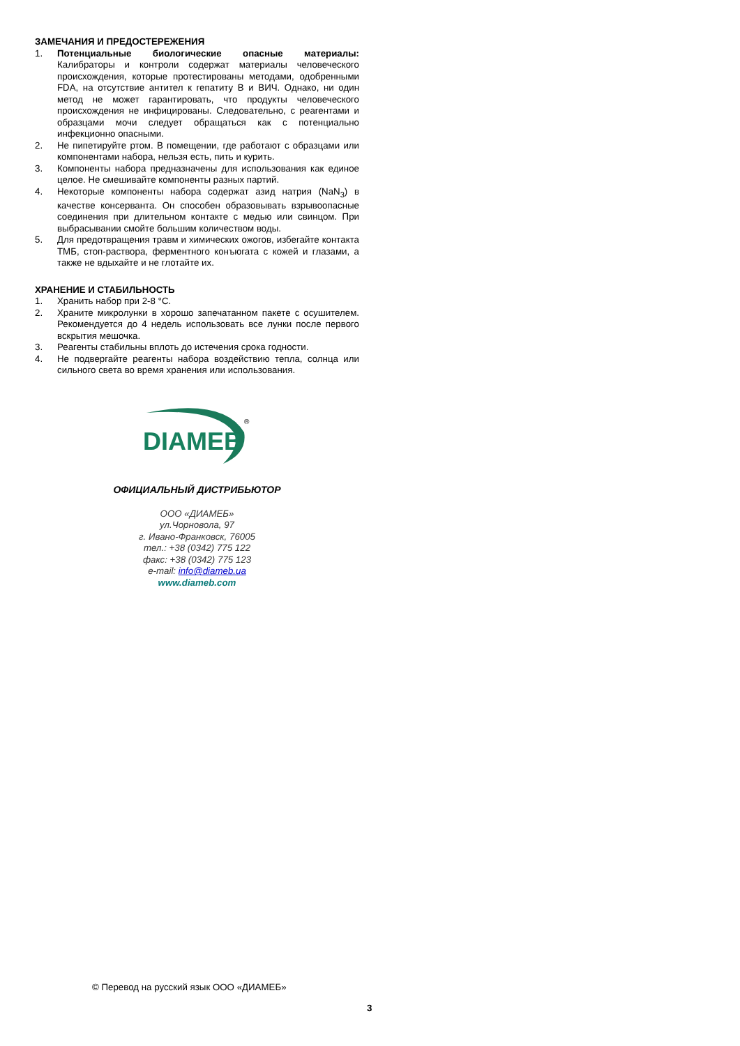ЗАМЕЧАНИЯ И ПРЕДОСТЕРЕЖЕНИЯ
1. Потенциальные биологические опасные материалы: Калибраторы и контроли содержат материалы человеческого происхождения, которые протестированы методами, одобренными FDA, на отсутствие антител к гепатиту B и ВИЧ. Однако, ни один метод не может гарантировать, что продукты человеческого происхождения не инфицированы. Следовательно, с реагентами и образцами мочи следует обращаться как с потенциально инфекционно опасными.
2. Не пипетируйте ртом. В помещении, где работают с образцами или компонентами набора, нельзя есть, пить и курить.
3. Компоненты набора предназначены для использования как единое целое. Не смешивайте компоненты разных партий.
4. Некоторые компоненты набора содержат азид натрия (NaN<sub>3</sub>) в качестве консерванта. Он способен образовывать взрывоопасные соединения при длительном контакте с медью или свинцом. При выбрасывании смойте большим количеством воды.
5. Для предотвращения травм и химических ожогов, избегайте контакта ТМБ, стоп-раствора, ферментного конъюгата с кожей и глазами, а также не вдыхайте и не глотайте их.
ХРАНЕНИЕ И СТАБИЛЬНОСТЬ
1. Хранить набор при 2-8 °C.
2. Храните микролунки в хорошо запечатанном пакете с осушителем. Рекомендуется до 4 недель использовать все лунки после первого вскрытия мешочка.
3. Реагенты стабильны вплоть до истечения срока годности.
4. Не подвергайте реагенты набора воздействию тепла, солнца или сильного света во время хранения или использования.
DIAMEB
®
ОФИЦИАЛЬНЫЙ ДИСТРИБЬЮТОР
ООО «ДИАМЕБ»
ул.Чорновола, 97
г. Ивано-Франковск, 76005
тел.: +38 (0342) 775 122
факс: +38 (0342) 775 123
e-mail: info@diameb.ua
www.diameb.com
© Перевод на русский язык ООО «ДИАМЕБ»
3